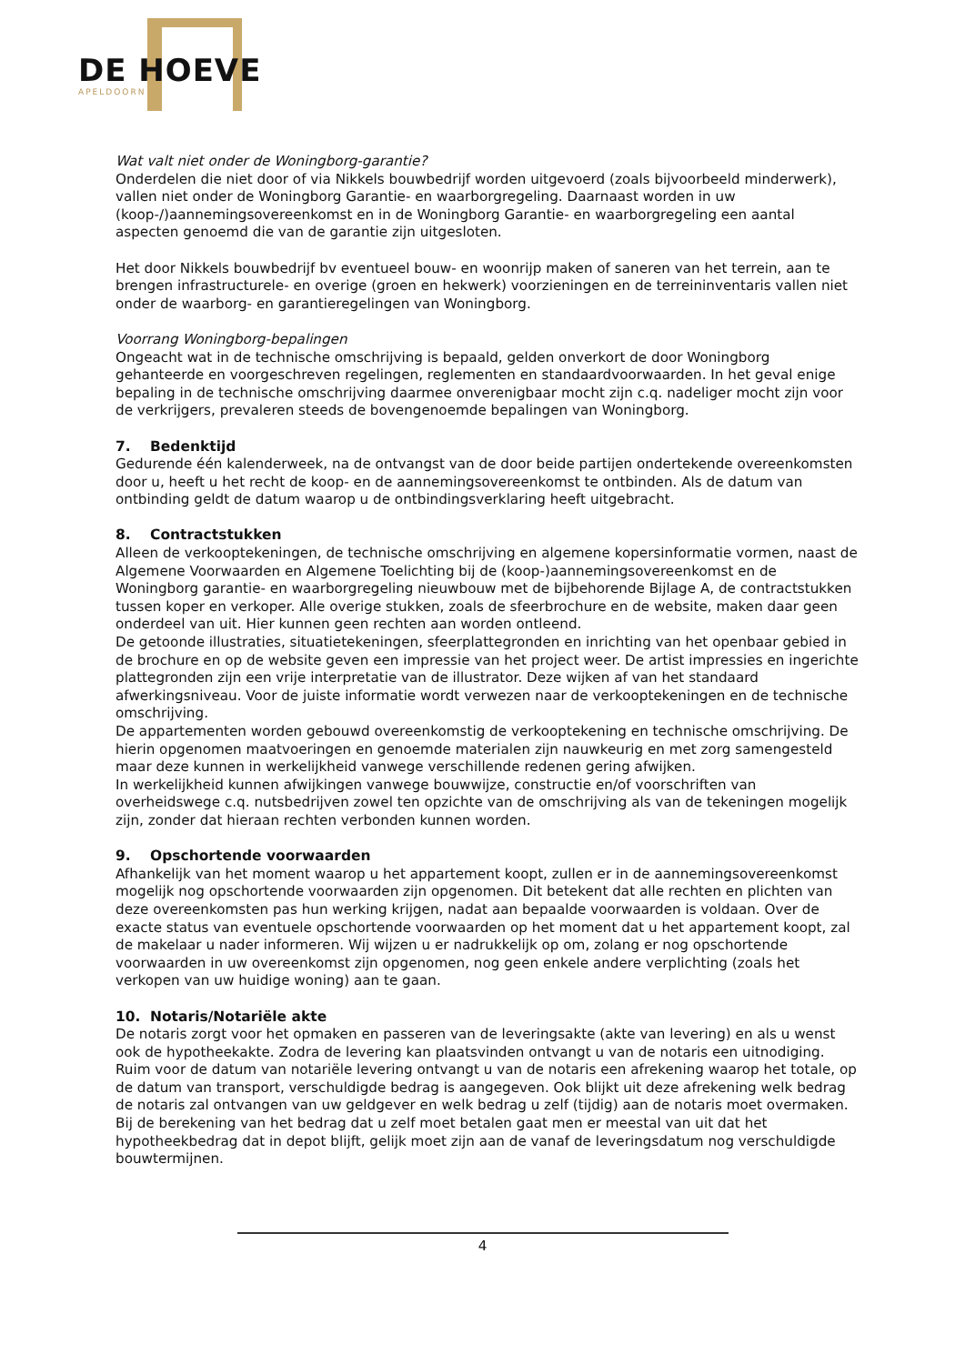DE HOEVE
APELDOORN
Wat valt niet onder de Woningborg-garantie?
Onderdelen die niet door of via Nikkels bouwbedrijf worden uitgevoerd (zoals bijvoorbeeld minderwerk), vallen niet onder de Woningborg Garantie- en waarborgregeling. Daarnaast worden in uw (koop-/)aannemingsovereenkomst en in de Woningborg Garantie- en waarborgregeling een aantal aspecten genoemd die van de garantie zijn uitgesloten.
Het door Nikkels bouwbedrijf bv eventueel bouw- en woonrijp maken of saneren van het terrein, aan te brengen infrastructurele- en overige (groen en hekwerk) voorzieningen en de terreininventaris vallen niet onder de waarborg- en garantieregelingen van Woningborg.
Voorrang Woningborg-bepalingen
Ongeacht wat in de technische omschrijving is bepaald, gelden onverkort de door Woningborg gehanteerde en voorgeschreven regelingen, reglementen en standaardvoorwaarden. In het geval enige bepaling in de technische omschrijving daarmee onverenigbaar mocht zijn c.q. nadeliger mocht zijn voor de verkrijgers, prevaleren steeds de bovengenoemde bepalingen van Woningborg.
7. Bedenktijd
Gedurende één kalenderweek, na de ontvangst van de door beide partijen ondertekende overeenkomsten door u, heeft u het recht de koop- en de aannemingsovereenkomst te ontbinden. Als de datum van ontbinding geldt de datum waarop u de ontbindingsverklaring heeft uitgebracht.
8. Contractstukken
Alleen de verkooptekeningen, de technische omschrijving en algemene kopersinformatie vormen, naast de Algemene Voorwaarden en Algemene Toelichting bij de (koop-)aannemingsovereenkomst en de Woningborg garantie- en waarborgregeling nieuwbouw met de bijbehorende Bijlage A, de contractstukken tussen koper en verkoper. Alle overige stukken, zoals de sfeerbrochure en de website, maken daar geen onderdeel van uit. Hier kunnen geen rechten aan worden ontleend.
De getoonde illustraties, situatietekeningen, sfeerplattegronden en inrichting van het openbaar gebied in de brochure en op de website geven een impressie van het project weer. De artist impressies en ingerichte plattegronden zijn een vrije interpretatie van de illustrator. Deze wijken af van het standaard afwerkingsniveau. Voor de juiste informatie wordt verwezen naar de verkooptekeningen en de technische omschrijving.
De appartementen worden gebouwd overeenkomstig de verkooptekening en technische omschrijving. De hierin opgenomen maatvoeringen en genoemde materialen zijn nauwkeurig en met zorg samengesteld maar deze kunnen in werkelijkheid vanwege verschillende redenen gering afwijken.
In werkelijkheid kunnen afwijkingen vanwege bouwwijze, constructie en/of voorschriften van overheidswege c.q. nutsbedrijven zowel ten opzichte van de omschrijving als van de tekeningen mogelijk zijn, zonder dat hieraan rechten verbonden kunnen worden.
9. Opschortende voorwaarden
Afhankelijk van het moment waarop u het appartement koopt, zullen er in de aannemingsovereenkomst mogelijk nog opschortende voorwaarden zijn opgenomen. Dit betekent dat alle rechten en plichten van deze overeenkomsten pas hun werking krijgen, nadat aan bepaalde voorwaarden is voldaan. Over de exacte status van eventuele opschortende voorwaarden op het moment dat u het appartement koopt, zal de makelaar u nader informeren. Wij wijzen u er nadrukkelijk op om, zolang er nog opschortende voorwaarden in uw overeenkomst zijn opgenomen, nog geen enkele andere verplichting (zoals het verkopen van uw huidige woning) aan te gaan.
10. Notaris/Notariële akte
De notaris zorgt voor het opmaken en passeren van de leveringsakte (akte van levering) en als u wenst ook de hypotheekakte. Zodra de levering kan plaatsvinden ontvangt u van de notaris een uitnodiging.
Ruim voor de datum van notariële levering ontvangt u van de notaris een afrekening waarop het totale, op de datum van transport, verschuldigde bedrag is aangegeven. Ook blijkt uit deze afrekening welk bedrag de notaris zal ontvangen van uw geldgever en welk bedrag u zelf (tijdig) aan de notaris moet overmaken.
Bij de berekening van het bedrag dat u zelf moet betalen gaat men er meestal van uit dat het hypotheekbedrag dat in depot blijft, gelijk moet zijn aan de vanaf de leveringsdatum nog verschuldigde bouwtermijnen.
4